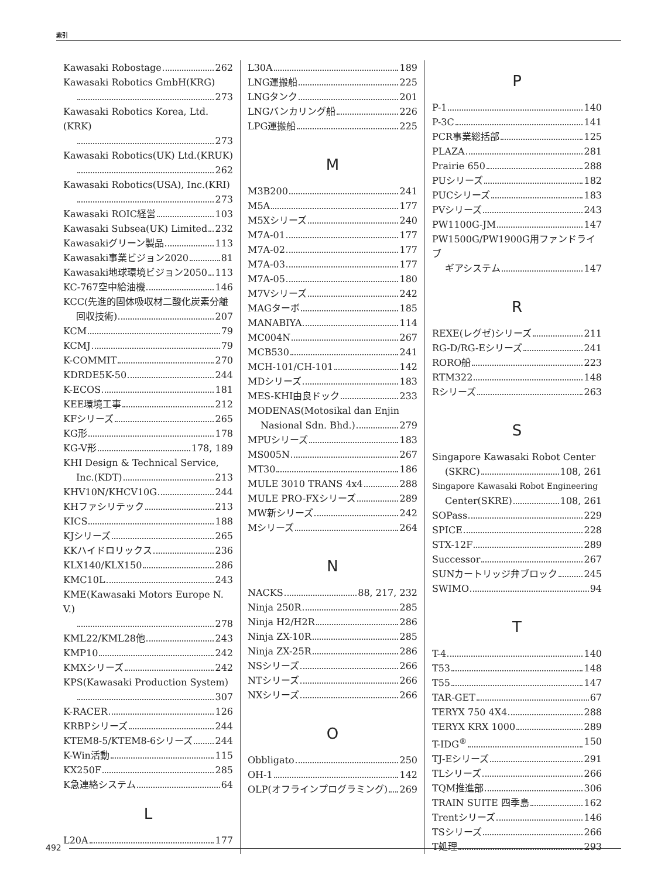索引
Kawasaki Robostage 262
Kawasaki Robotics GmbH(KRG)
273
Kawasaki Robotics Korea, Ltd.(KRK)
273
Kawasaki Robotics(UK) Ltd.(KRUK)
262
Kawasaki Robotics(USA), Inc.(KRI)
273
Kawasaki ROIC経営 103
Kawasaki Subsea(UK) Limited 232
Kawasakiグリーン製品 113
Kawasaki事業ビジョン2020 81
Kawasaki地球環境ビジョン2050 113
KC-767空中給油機 146
KCC(先進的固体吸収材二酸化炭素分離
回収技術) 207
KCM 79
KCMJ 79
K-COMMIT 270
KDRDE5K-50 244
K-ECOS 181
KEE環境工事 212
KFシリーズ 265
KG形 178
KG-V形 178, 189
KHI Design & Technical Service,
Inc.(KDT) 213
KHV10N/KHCV10G 244
KHファシリテック 213
KICS 188
KJシリーズ 265
KKハイドロリックス 236
KLX140/KLX150 286
KMC10L 243
KME(Kawasaki Motors Europe N. V.)
278
KML22/KML28他 243
KMP10 242
KMXシリーズ 242
KPS(Kawasaki Production System)
307
K-RACER 126
KRBPシリーズ 244
KTEM8-5/KTEM8-6シリーズ 244
K-Win活動 115
KX250F 285
K急連絡システム 64
L
L20A 177
L30A 189
LNG運搬船 225
LNGタンク 201
LNGバンカリング船 226
LPG運搬船 225
M
M3B200 241
M5A 177
M5Xシリーズ 240
M7A-01 177
M7A-02 177
M7A-03 177
M7A-05 180
M7Vシリーズ 242
MAGターボ 185
MANABIYA 114
MC004N 267
MCB530 241
MCH-101/CH-101 142
MDシリーズ 183
MES-KHI由良ドック 233
MODENAS(Motosikal dan Enjin
Nasional Sdn. Bhd.) 279
MPUシリーズ 183
MS005N 267
MT30 186
MULE 3010 TRANS 4x4 288
MULE PRO-FXシリーズ 289
MW新シリーズ 242
Mシリーズ 264
N
NACKS 88, 217, 232
Ninja 250R 285
Ninja H2/H2R 286
Ninja ZX-10R 285
Ninja ZX-25R 286
NSシリーズ 266
NTシリーズ 266
NXシリーズ 266
O
Obbligato 250
OH-1 142
OLP(オフラインプログラミング) 269
P
P-1 140
P-3C 141
PCR事業総括部 125
PLAZA 281
Prairie 650 288
PUシリーズ 182
PUCシリーズ 183
PVシリーズ 243
PW1100G-JM 147
PW1500G/PW1900G用ファンドライブ
ギアシステム 147
R
REXE(レグゼ)シリーズ 211
RG-D/RG-Eシリーズ 241
RORO船 223
RTM322 148
Rシリーズ 263
S
Singapore Kawasaki Robot Center
(SKRC) 108, 261
Singapore Kawasaki Robot Engineering
Center(SKRE) 108, 261
SOPass 229
SPICE 228
STX-12F 289
Successor 267
SUNカートリッジ弁ブロック 245
SWIMO 94
T
T-4 140
T53 148
T55 147
TAR-GET 67
TERYX 750 4X4 288
TERYX KRX 1000 289
T-IDG<sup>®</sup> 150
TJ-Eシリーズ 291
TLシリーズ 266
TQM推進部 306
TRAIN SUITE 四季島 162
Trentシリーズ 146
TSシリーズ 266
T処理 293
492